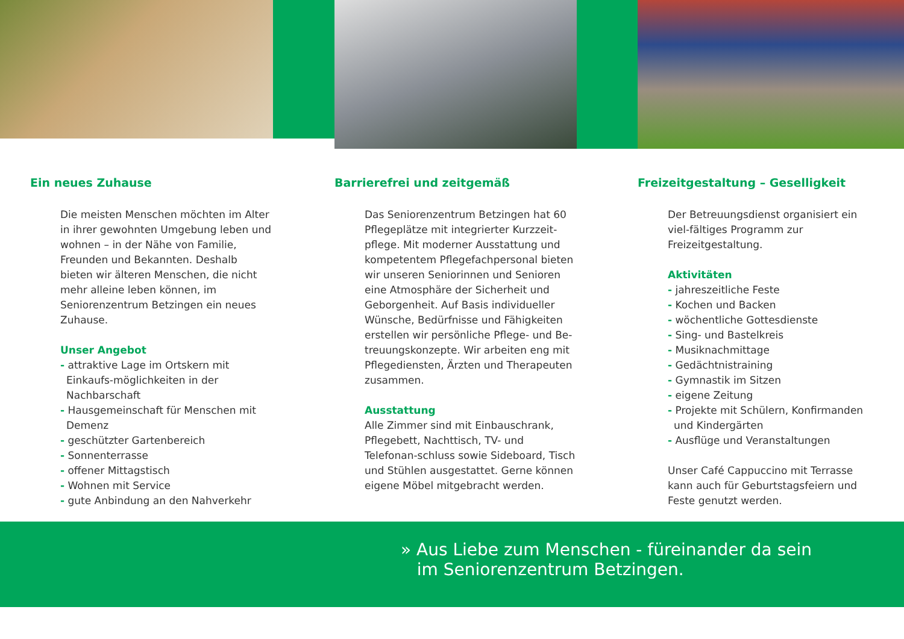Ein neues Zuhause
Die meisten Menschen möchten im Alter in ihrer gewohnten Umgebung leben und wohnen – in der Nähe von Familie, Freunden und Bekannten. Deshalb bieten wir älteren Menschen, die nicht mehr alleine leben können, im Seniorenzentrum Betzingen ein neues Zuhause.
Unser Angebot
- attraktive Lage im Ortskern mit Einkaufs-möglichkeiten in der Nachbarschaft
- Hausgemeinschaft für Menschen mit Demenz
- geschützter Gartenbereich
- Sonnenterrasse
- offener Mittagstisch
- Wohnen mit Service
- gute Anbindung an den Nahverkehr
Barrierefrei und zeitgemäß
Das Seniorenzentrum Betzingen hat 60 Pflegeplätze mit integrierter Kurzzeit-pflege. Mit moderner Ausstattung und kompetentem Pflegefachpersonal bieten wir unseren Seniorinnen und Senioren eine Atmosphäre der Sicherheit und Geborgenheit. Auf Basis individueller Wünsche, Bedürfnisse und Fähigkeiten erstellen wir persönliche Pflege- und Be-treuungskonzepte. Wir arbeiten eng mit Pflegediensten, Ärzten und Therapeuten zusammen.
Ausstattung
Alle Zimmer sind mit Einbauschrank, Pflegebett, Nachttisch, TV- und Telefonan-schluss sowie Sideboard, Tisch und Stühlen ausgestattet. Gerne können eigene Möbel mitgebracht werden.
Freizeitgestaltung – Geselligkeit
Der Betreuungsdienst organisiert ein viel-fältiges Programm zur Freizeitgestaltung.
Aktivitäten
- jahreszeitliche Feste
- Kochen und Backen
- wöchentliche Gottesdienste
- Sing- und Bastelkreis
- Musiknachmittage
- Gedächtnistraining
- Gymnastik im Sitzen
- eigene Zeitung
- Projekte mit Schülern, Konfirmanden und Kindergärten
- Ausflüge und Veranstaltungen
Unser Café Cappuccino mit Terrasse kann auch für Geburtstagsfeiern und Feste genutzt werden.
» Aus Liebe zum Menschen - füreinander da sein
im Seniorenzentrum Betzingen.